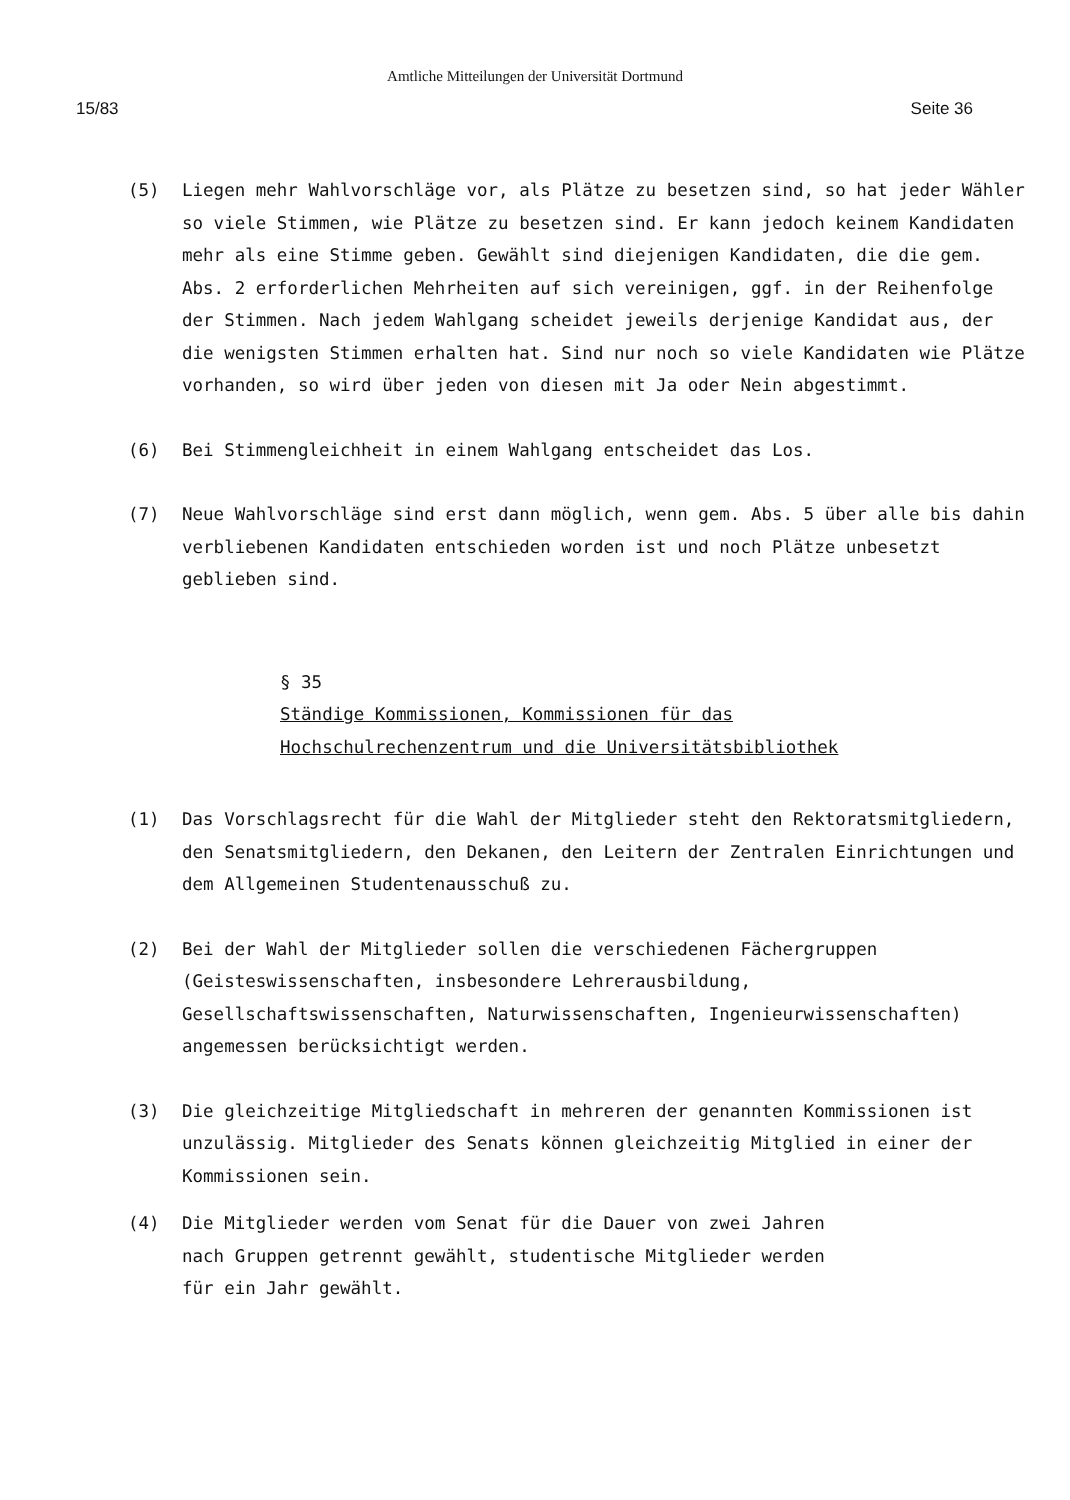Amtliche Mitteilungen der Universität Dortmund
15/83 Seite 36
(5) Liegen mehr Wahlvorschläge vor, als Plätze zu besetzen sind, so hat jeder Wähler so viele Stimmen, wie Plätze zu besetzen sind. Er kann jedoch keinem Kandidaten mehr als eine Stimme geben. Gewählt sind diejenigen Kandidaten, die die gem. Abs. 2 erforderlichen Mehrheiten auf sich vereinigen, ggf. in der Reihenfolge der Stimmen. Nach jedem Wahlgang scheidet jeweils derjenige Kandidat aus, der die wenigsten Stimmen erhalten hat. Sind nur noch so viele Kandidaten wie Plätze vorhanden, so wird über jeden von diesen mit Ja oder Nein abgestimmt.
(6) Bei Stimmengleichheit in einem Wahlgang entscheidet das Los.
(7) Neue Wahlvorschläge sind erst dann möglich, wenn gem. Abs. 5 über alle bis dahin verbliebenen Kandidaten entschieden worden ist und noch Plätze unbesetzt geblieben sind.
§ 35
Ständige Kommissionen, Kommissionen für das Hochschulrechenzentrum und die Universitätsbibliothek
(1) Das Vorschlagsrecht für die Wahl der Mitglieder steht den Rektoratsmitgliedern, den Senatsmitgliedern, den Dekanen, den Leitern der Zentralen Einrichtungen und dem Allgemeinen Studentenausschuß zu.
(2) Bei der Wahl der Mitglieder sollen die verschiedenen Fächergruppen (Geisteswissenschaften, insbesondere Lehrerausbildung, Gesellschaftswissenschaften, Naturwissenschaften, Ingenieurwissenschaften) angemessen berücksichtigt werden.
(3) Die gleichzeitige Mitgliedschaft in mehreren der genannten Kommissionen ist unzulässig. Mitglieder des Senats können gleichzeitig Mitglied in einer der Kommissionen sein.
(4) Die Mitglieder werden vom Senat für die Dauer von zwei Jahren nach Gruppen getrennt gewählt, studentische Mitglieder werden für ein Jahr gewählt.